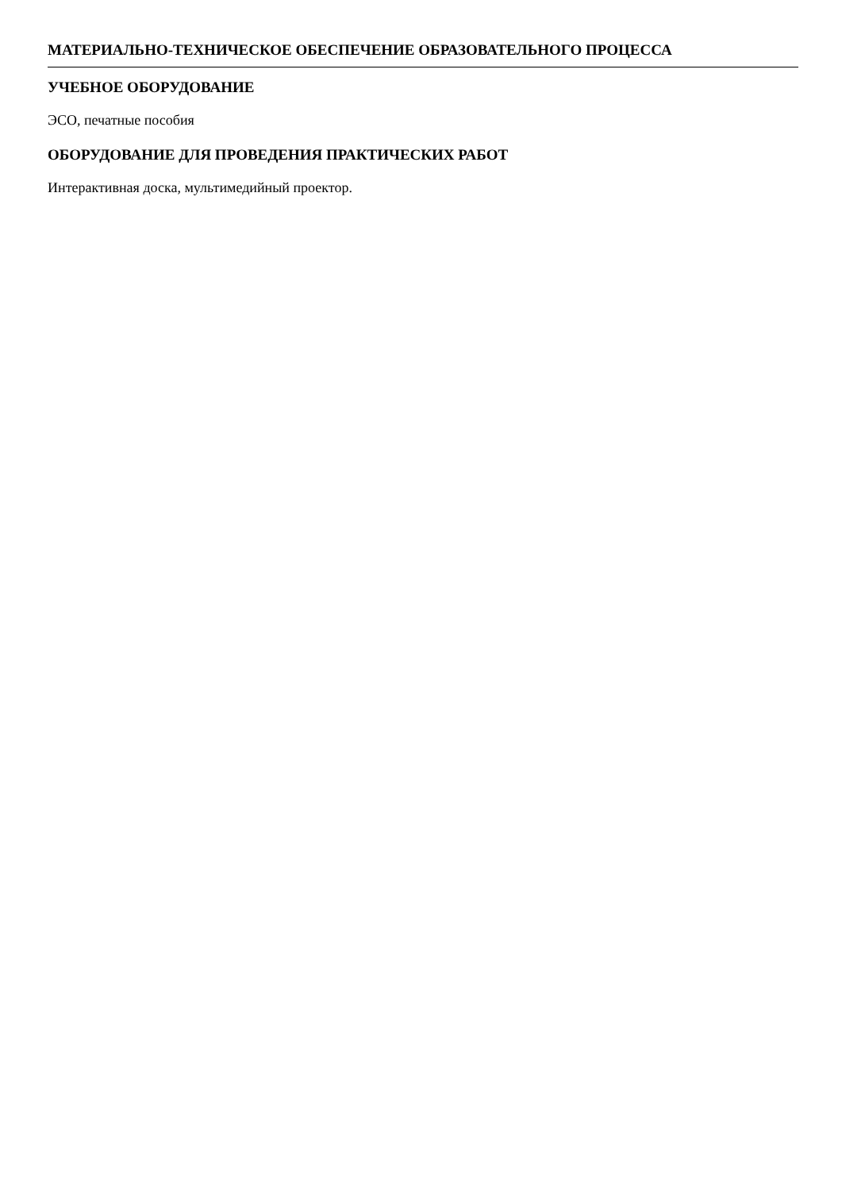МАТЕРИАЛЬНО-ТЕХНИЧЕСКОЕ ОБЕСПЕЧЕНИЕ ОБРАЗОВАТЕЛЬНОГО ПРОЦЕССА
УЧЕБНОЕ ОБОРУДОВАНИЕ
ЭСО, печатные пособия
ОБОРУДОВАНИЕ ДЛЯ ПРОВЕДЕНИЯ ПРАКТИЧЕСКИХ РАБОТ
Интерактивная доска, мультимедийный проектор.